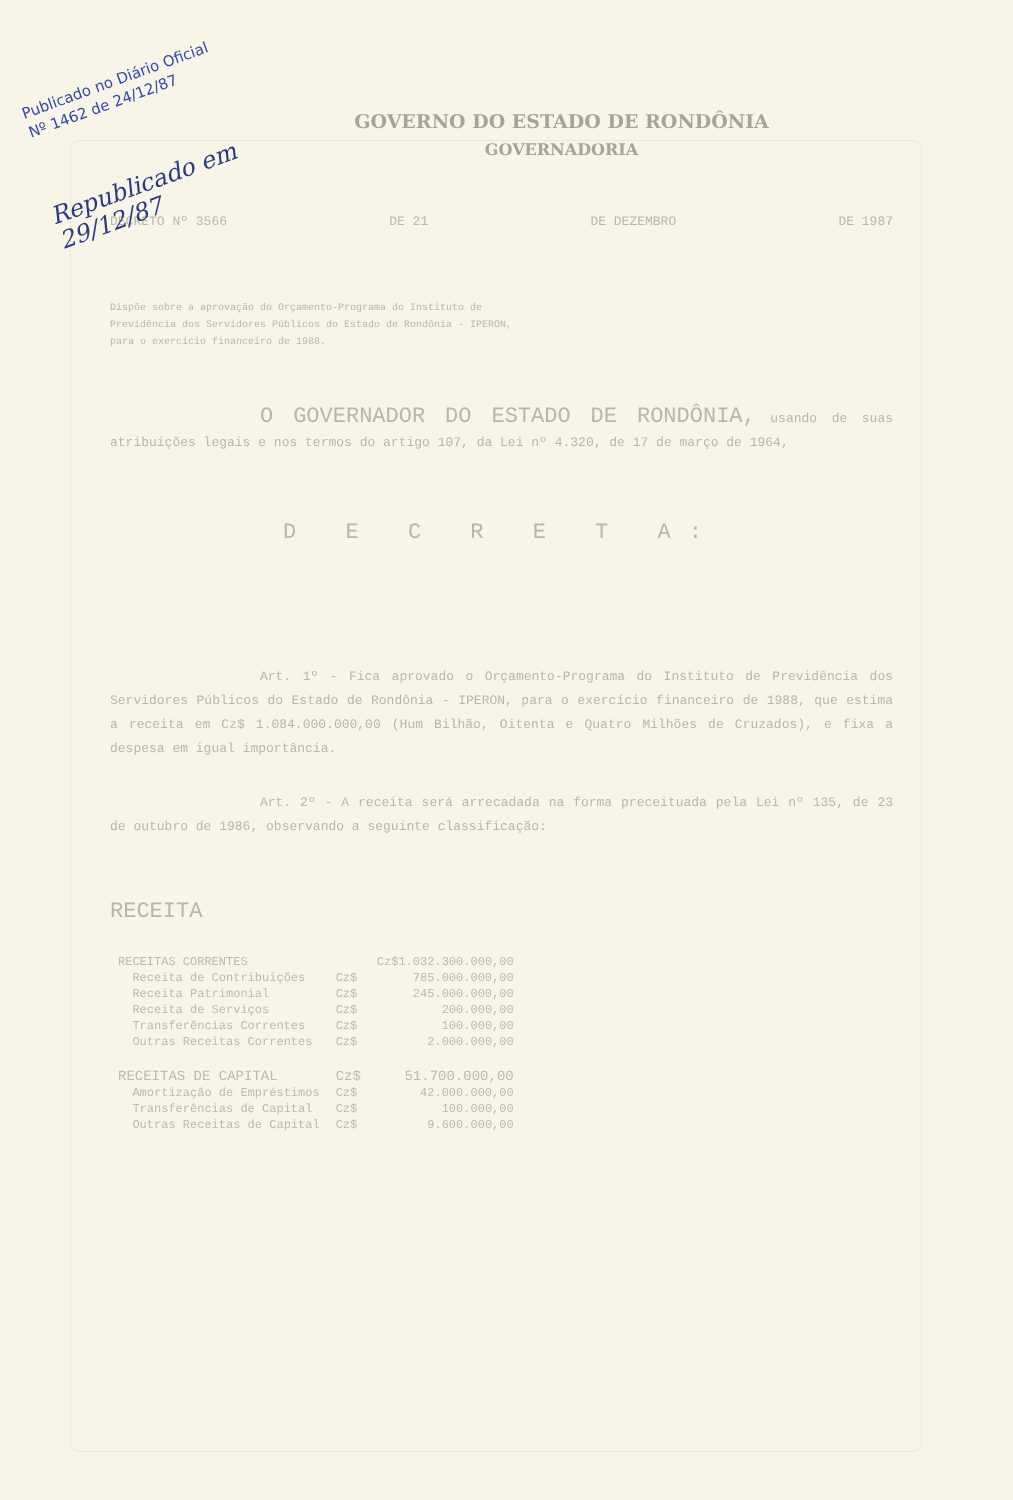Publicado no Diário Oficial
Nº 1462 de 24/12/87
Republicado em
29/12/87
GOVERNO DO ESTADO DE RONDÔNIA
GOVERNADORIA
DECRETO Nº 3566 DE 21 DE DEZEMBRO DE 1987
Dispõe sobre a aprovação do Orçamento-Programa do Instituto de Previdência dos Servidores Públicos do Estado de Rondônia - IPERON, para o exercício financeiro de 1988.
O GOVERNADOR DO ESTADO DE RONDÔNIA, usando de suas atribuições legais e nos termos do artigo 107, da Lei nº 4.320, de 17 de março de 1964,
D E C R E T A:
Art. 1º - Fica aprovado o Orçamento-Programa do Instituto de Previdência dos Servidores Públicos do Estado de Rondônia - IPERON, para o exercício financeiro de 1988, que estima a receita em Cz$ 1.084.000.000,00 (Hum Bilhão, Oitenta e Quatro Milhões de Cruzados), e fixa a despesa em igual importância.
Art. 2º - A receita será arrecadada na forma preceituada pela Lei nº 135, de 23 de outubro de 1986, observando a seguinte classificação:
RECEITA
| RECEITAS CORRENTES | | Cz$1.032.300.000,00 |
| Receita de Contribuições | Cz$ | 785.000.000,00 |
| Receita Patrimonial | Cz$ | 245.000.000,00 |
| Receita de Serviços | Cz$ | 200.000,00 |
| Transferências Correntes | Cz$ | 100.000,00 |
| Outras Receitas Correntes | Cz$ | 2.000.000,00 |
| RECEITAS DE CAPITAL | Cz$ | 51.700.000,00 |
| Amortização de Empréstimos | Cz$ | 42.000.000,00 |
| Transferências de Capital | Cz$ | 100.000,00 |
| Outras Receitas de Capital | Cz$ | 9.600.000,00 |